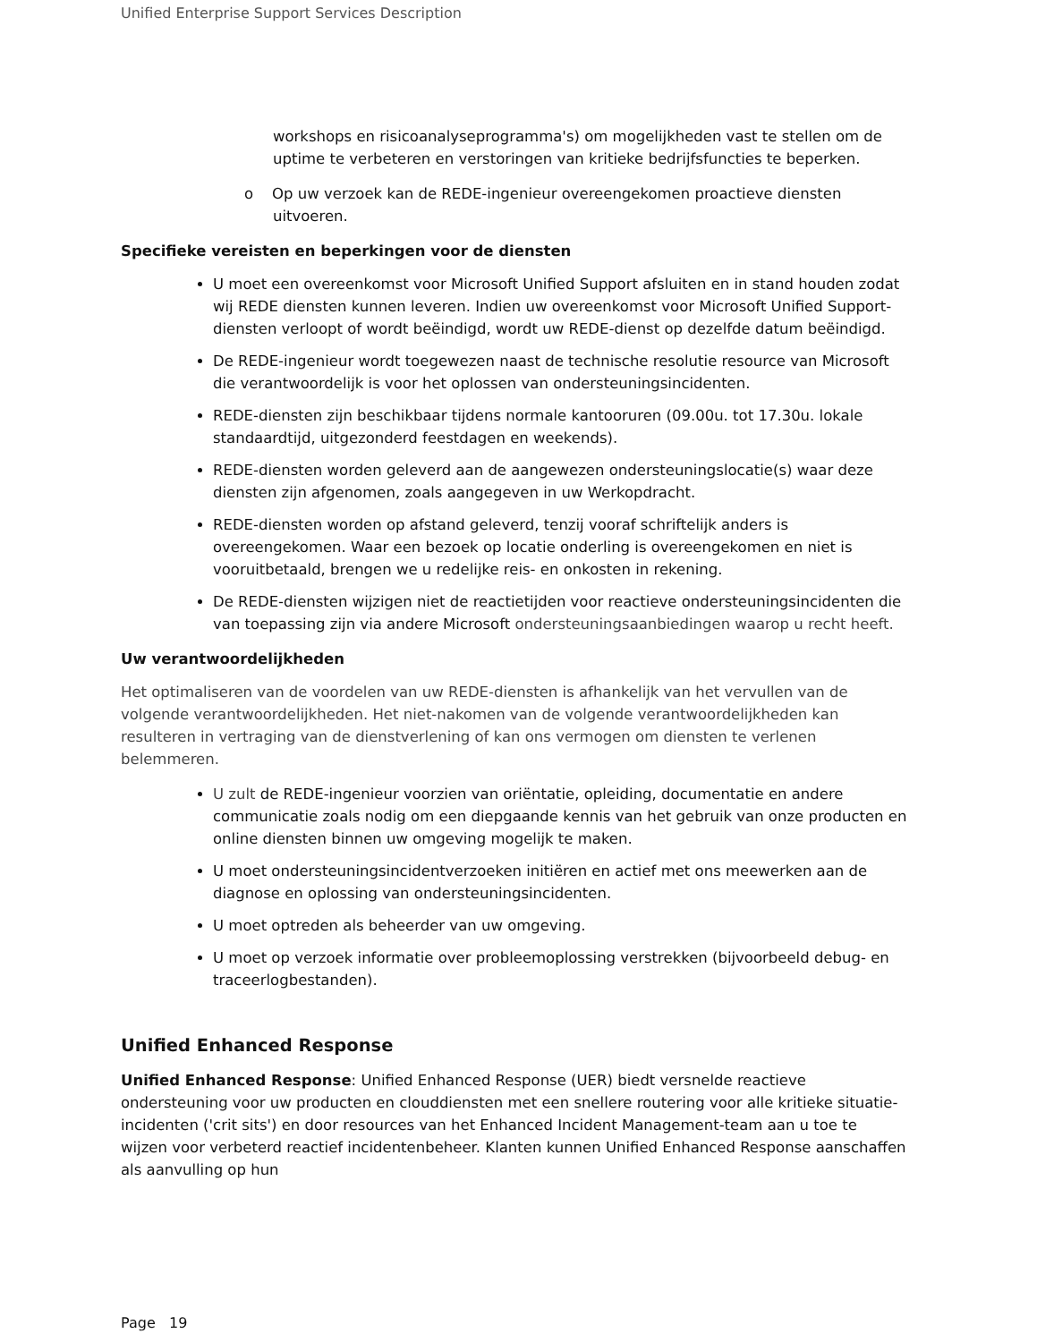Unified Enterprise Support Services Description
workshops en risicoanalyseprogramma's) om mogelijkheden vast te stellen om de uptime te verbeteren en verstoringen van kritieke bedrijfsfuncties te beperken.
o Op uw verzoek kan de REDE-ingenieur overeengekomen proactieve diensten uitvoeren.
Specifieke vereisten en beperkingen voor de diensten
U moet een overeenkomst voor Microsoft Unified Support afsluiten en in stand houden zodat wij REDE diensten kunnen leveren. Indien uw overeenkomst voor Microsoft Unified Support-diensten verloopt of wordt beëindigd, wordt uw REDE-dienst op dezelfde datum beëindigd.
De REDE-ingenieur wordt toegewezen naast de technische resolutie resource van Microsoft die verantwoordelijk is voor het oplossen van ondersteuningsincidenten.
REDE-diensten zijn beschikbaar tijdens normale kantooruren (09.00u. tot 17.30u. lokale standaardtijd, uitgezonderd feestdagen en weekends).
REDE-diensten worden geleverd aan de aangewezen ondersteuningslocatie(s) waar deze diensten zijn afgenomen, zoals aangegeven in uw Werkopdracht.
REDE-diensten worden op afstand geleverd, tenzij vooraf schriftelijk anders is overeengekomen. Waar een bezoek op locatie onderling is overeengekomen en niet is vooruitbetaald, brengen we u redelijke reis- en onkosten in rekening.
De REDE-diensten wijzigen niet de reactietijden voor reactieve ondersteuningsincidenten die van toepassing zijn via andere Microsoft ondersteuningsaanbiedingen waarop u recht heeft.
Uw verantwoordelijkheden
Het optimaliseren van de voordelen van uw REDE-diensten is afhankelijk van het vervullen van de volgende verantwoordelijkheden. Het niet-nakomen van de volgende verantwoordelijkheden kan resulteren in vertraging van de dienstverlening of kan ons vermogen om diensten te verlenen belemmeren.
U zult de REDE-ingenieur voorzien van oriëntatie, opleiding, documentatie en andere communicatie zoals nodig om een diepgaande kennis van het gebruik van onze producten en online diensten binnen uw omgeving mogelijk te maken.
U moet ondersteuningsincidentverzoeken initiëren en actief met ons meewerken aan de diagnose en oplossing van ondersteuningsincidenten.
U moet optreden als beheerder van uw omgeving.
U moet op verzoek informatie over probleemoplossing verstrekken (bijvoorbeeld debug- en traceerlogbestanden).
Unified Enhanced Response
Unified Enhanced Response: Unified Enhanced Response (UER) biedt versnelde reactieve ondersteuning voor uw producten en clouddiensten met een snellere routering voor alle kritieke situatie-incidenten ('crit sits') en door resources van het Enhanced Incident Management-team aan u toe te wijzen voor verbeterd reactief incidentenbeheer. Klanten kunnen Unified Enhanced Response aanschaffen als aanvulling op hun
Page 19